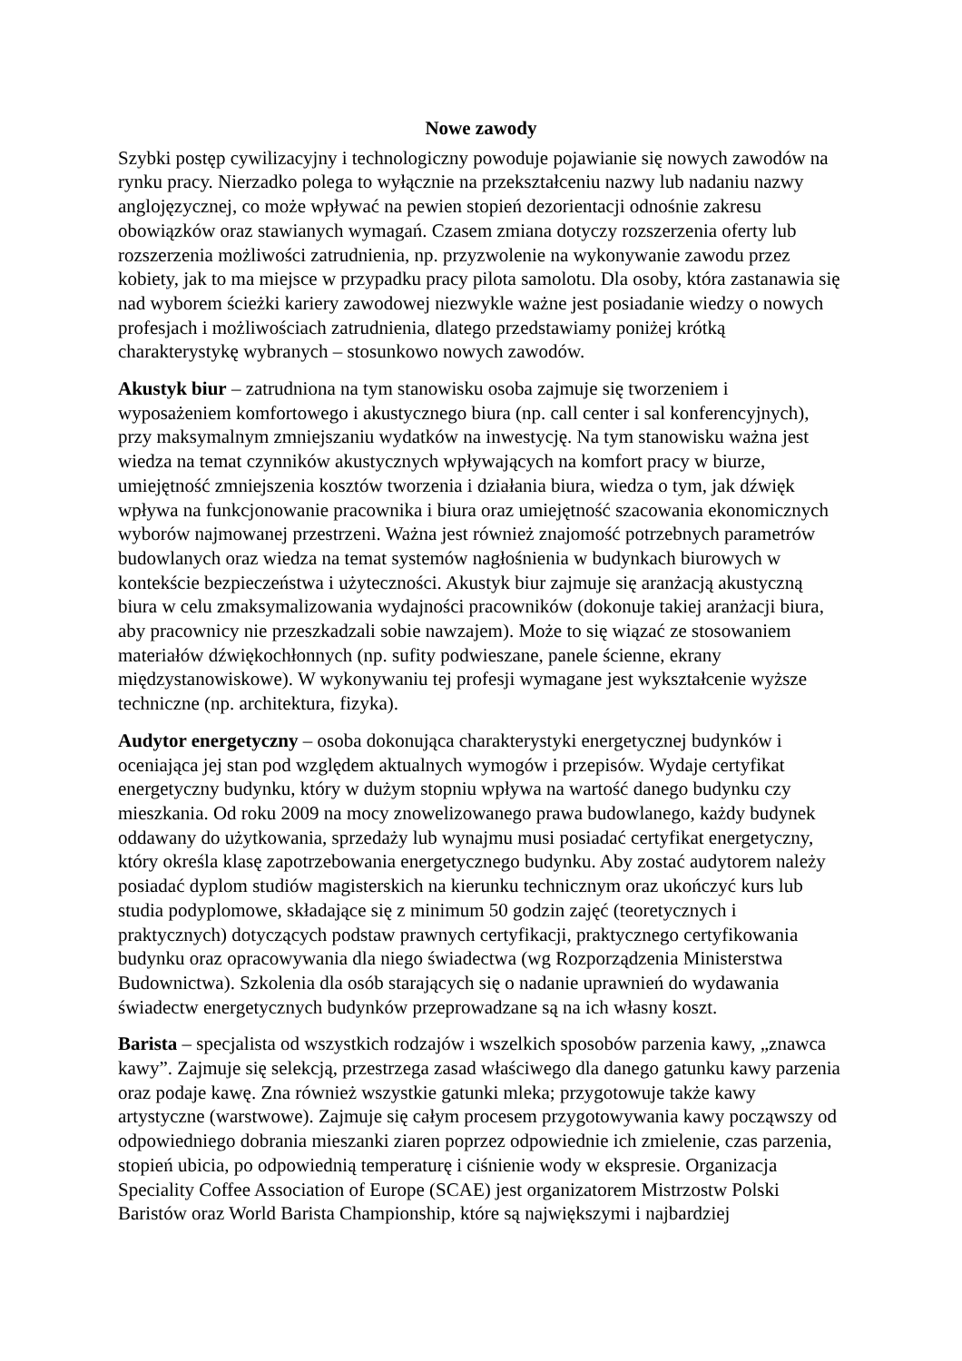Nowe zawody
Szybki postęp cywilizacyjny i technologiczny powoduje pojawianie się nowych zawodów na rynku pracy. Nierzadko polega to wyłącznie na przekształceniu nazwy lub nadaniu nazwy anglojęzycznej, co może wpływać na pewien stopień dezorientacji odnośnie zakresu obowiązków oraz stawianych wymagań. Czasem zmiana dotyczy rozszerzenia oferty lub rozszerzenia możliwości zatrudnienia, np. przyzwolenie na wykonywanie zawodu przez kobiety, jak to ma miejsce w przypadku pracy pilota samolotu. Dla osoby, która zastanawia się nad wyborem ścieżki kariery zawodowej niezwykle ważne jest posiadanie wiedzy o nowych profesjach i możliwościach zatrudnienia, dlatego przedstawiamy poniżej krótką charakterystykę wybranych – stosunkowo nowych zawodów.
Akustyk biur – zatrudniona na tym stanowisku osoba zajmuje się tworzeniem i wyposażeniem komfortowego i akustycznego biura (np. call center i sal konferencyjnych), przy maksymalnym zmniejszaniu wydatków na inwestycję. Na tym stanowisku ważna jest wiedza na temat czynników akustycznych wpływających na komfort pracy w biurze, umiejętność zmniejszenia kosztów tworzenia i działania biura, wiedza o tym, jak dźwięk wpływa na funkcjonowanie pracownika i biura oraz umiejętność szacowania ekonomicznych wyborów najmowanej przestrzeni. Ważna jest również znajomość potrzebnych parametrów budowlanych oraz wiedza na temat systemów nagłośnienia w budynkach biurowych w kontekście bezpieczeństwa i użyteczności. Akustyk biur zajmuje się aranżacją akustyczną biura w celu zmaksymalizowania wydajności pracowników (dokonuje takiej aranżacji biura, aby pracownicy nie przeszkadzali sobie nawzajem). Może to się wiązać ze stosowaniem materiałów dźwiękochłonnych (np. sufity podwieszane, panele ścienne, ekrany międzystanowiskowe). W wykonywaniu tej profesji wymagane jest wykształcenie wyższe techniczne (np. architektura, fizyka).
Audytor energetyczny – osoba dokonująca charakterystyki energetycznej budynków i oceniająca jej stan pod względem aktualnych wymogów i przepisów. Wydaje certyfikat energetyczny budynku, który w dużym stopniu wpływa na wartość danego budynku czy mieszkania. Od roku 2009 na mocy znowelizowanego prawa budowlanego, każdy budynek oddawany do użytkowania, sprzedaży lub wynajmu musi posiadać certyfikat energetyczny, który określa klasę zapotrzebowania energetycznego budynku. Aby zostać audytorem należy posiadać dyplom studiów magisterskich na kierunku technicznym oraz ukończyć kurs lub studia podyplomowe, składające się z minimum 50 godzin zajęć (teoretycznych i praktycznych) dotyczących podstaw prawnych certyfikacji, praktycznego certyfikowania budynku oraz opracowywania dla niego świadectwa (wg Rozporządzenia Ministerstwa Budownictwa). Szkolenia dla osób starających się o nadanie uprawnień do wydawania świadectw energetycznych budynków przeprowadzane są na ich własny koszt.
Barista – specjalista od wszystkich rodzajów i wszelkich sposobów parzenia kawy, „znawca kawy”. Zajmuje się selekcją, przestrzega zasad właściwego dla danego gatunku kawy parzenia oraz podaje kawę. Zna również wszystkie gatunki mleka; przygotowuje także kawy artystyczne (warstwowe). Zajmuje się całym procesem przygotowywania kawy począwszy od odpowiedniego dobrania mieszanki ziaren poprzez odpowiednie ich zmielenie, czas parzenia, stopień ubicia, po odpowiednią temperaturę i ciśnienie wody w ekspresie. Organizacja Speciality Coffee Association of Europe (SCAE) jest organizatorem Mistrzostw Polski Baristów oraz World Barista Championship, które są największymi i najbardziej